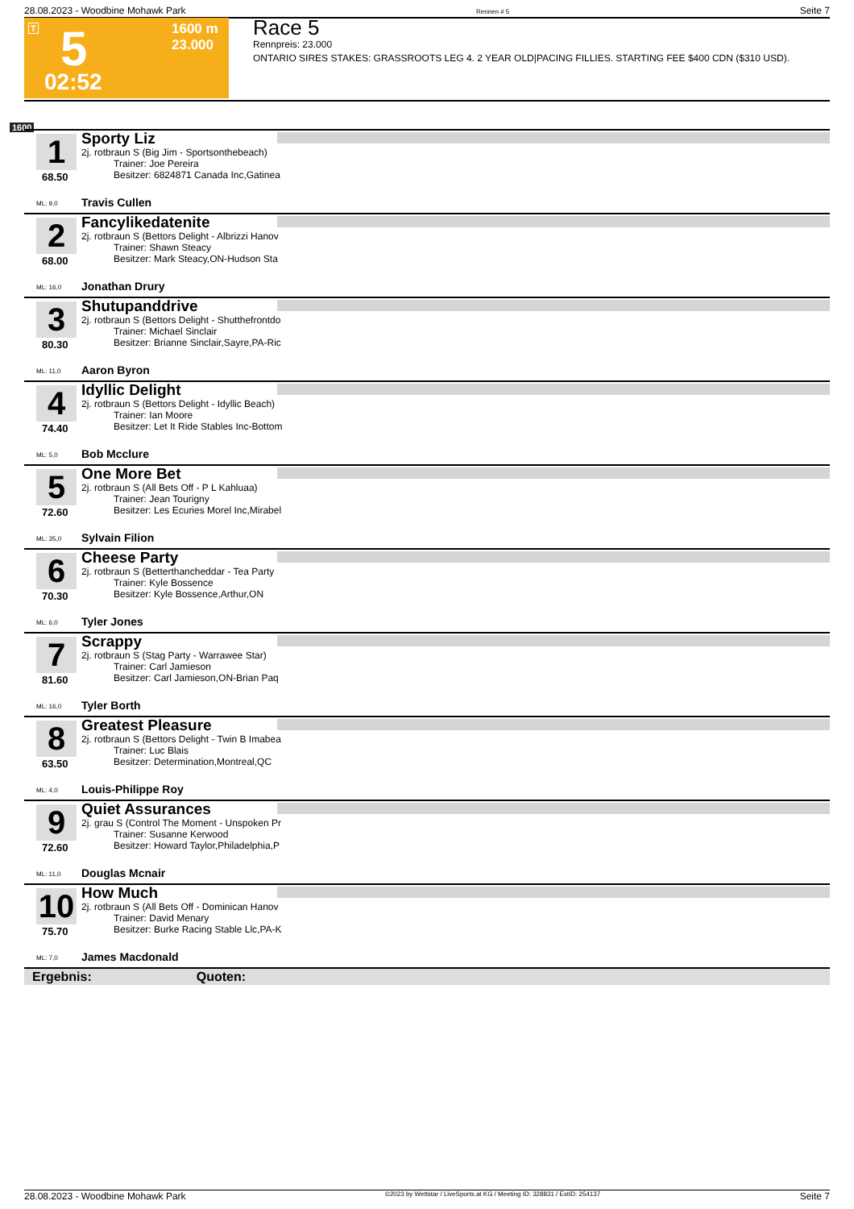28.08.2023 - Woodbine Mohawk Park Rennen # 5 Seite 7
T 5 1600 m
23.000
02:52
Race 5
Rennpreis: 23.000
ONTARIO SIRES STAKES: GRASSROOTS LEG 4. 2 YEAR OLD|PACING FILLIES. STARTING FEE $400 CDN ($310 USD).
1600
1
68.50
Sporty Liz
2j. rotbraun S (Big Jim - Sportsonthebeach)
Trainer: Joe Pereira
Besitzer: 6824871 Canada Inc,Gatinea
ML: 9,0 Travis Cullen
2
68.00
Fancylikedatenite
2j. rotbraun S (Bettors Delight - Albrizzi Hanov
Trainer: Shawn Steacy
Besitzer: Mark Steacy,ON-Hudson Sta
ML: 16,0 Jonathan Drury
3
80.30
Shutupanddrive
2j. rotbraun S (Bettors Delight - Shutthefrontdo
Trainer: Michael Sinclair
Besitzer: Brianne Sinclair,Sayre,PA-Ric
ML: 11,0 Aaron Byron
4
74.40
Idyllic Delight
2j. rotbraun S (Bettors Delight - Idyllic Beach)
Trainer: Ian Moore
Besitzer: Let It Ride Stables Inc-Bottom
ML: 5,0 Bob Mcclure
5
72.60
One More Bet
2j. rotbraun S (All Bets Off - P L Kahluaa)
Trainer: Jean Tourigny
Besitzer: Les Ecuries Morel Inc,Mirabel
ML: 35,0 Sylvain Filion
6
70.30
Cheese Party
2j. rotbraun S (Betterthancheddar - Tea Party
Trainer: Kyle Bossence
Besitzer: Kyle Bossence,Arthur,ON
ML: 6,0 Tyler Jones
7
81.60
Scrappy
2j. rotbraun S (Stag Party - Warrawee Star)
Trainer: Carl Jamieson
Besitzer: Carl Jamieson,ON-Brian Paq
ML: 16,0 Tyler Borth
8
63.50
Greatest Pleasure
2j. rotbraun S (Bettors Delight - Twin B Imabea
Trainer: Luc Blais
Besitzer: Determination,Montreal,QC
ML: 4,0 Louis-Philippe Roy
9
72.60
Quiet Assurances
2j. grau S (Control The Moment - Unspoken Pr
Trainer: Susanne Kerwood
Besitzer: Howard Taylor,Philadelphia,P
ML: 11,0 Douglas Mcnair
10
75.70
How Much
2j. rotbraun S (All Bets Off - Dominican Hanov
Trainer: David Menary
Besitzer: Burke Racing Stable Llc,PA-K
ML: 7,0 James Macdonald
Ergebnis: Quoten:
28.08.2023 - Woodbine Mohawk Park ©2023 by Wettstar / LiveSports.at KG / Meeting ID: 328831 / ExtID: 254137 Seite 7